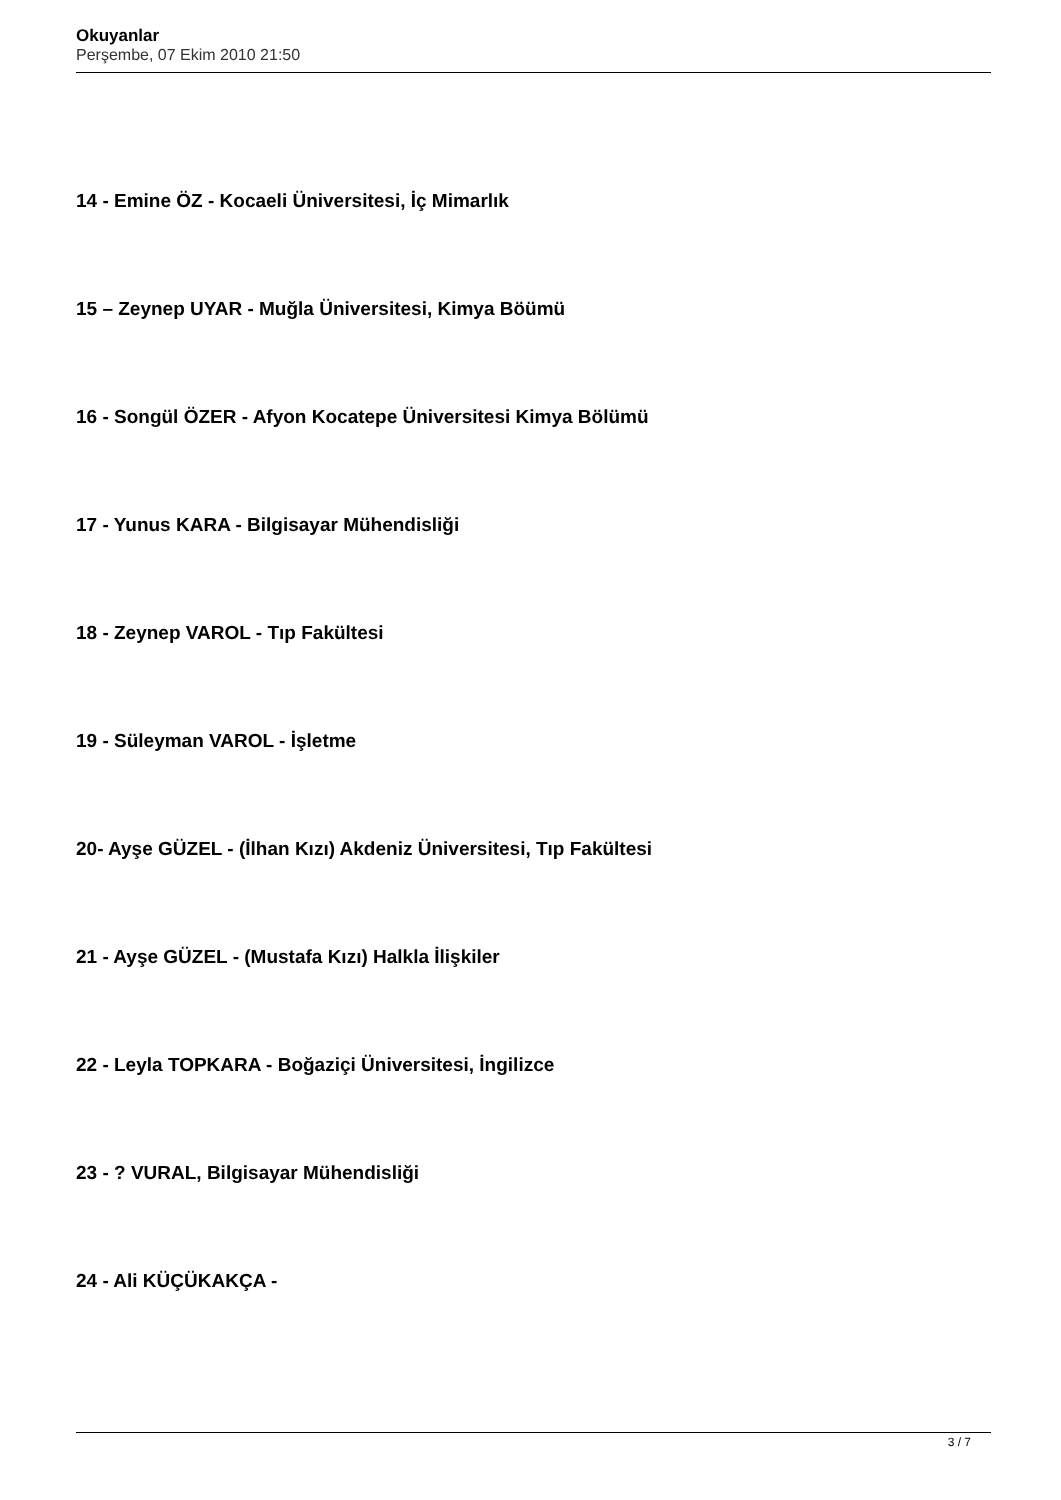Okuyanlar
Perşembe, 07 Ekim 2010 21:50
14 - Emine ÖZ - Kocaeli Üniversitesi, İç Mimarlık
15 – Zeynep UYAR - Muğla Üniversitesi, Kimya Böümü
16 - Songül ÖZER - Afyon Kocatepe Üniversitesi Kimya Bölümü
17 - Yunus KARA - Bilgisayar Mühendisliği
18 - Zeynep VAROL - Tıp Fakültesi
19 - Süleyman VAROL - İşletme
20- Ayşe GÜZEL - (İlhan Kızı) Akdeniz Üniversitesi, Tıp Fakültesi
21 - Ayşe GÜZEL - (Mustafa Kızı) Halkla İlişkiler
22 - Leyla TOPKARA - Boğaziçi Üniversitesi, İngilizce
23 - ? VURAL, Bilgisayar Mühendisliği
24 - Ali KÜÇÜKAKÇA -
3 / 7